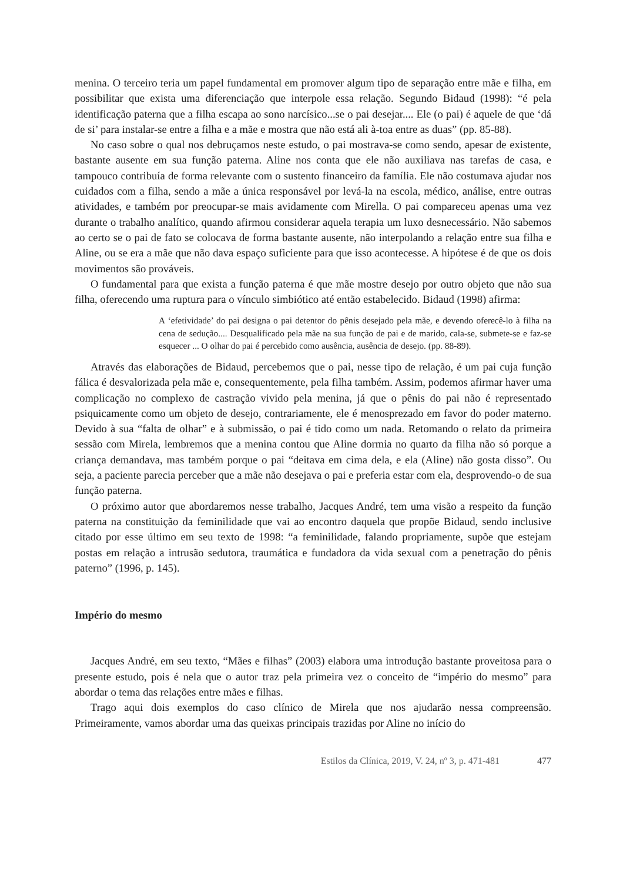menina. O terceiro teria um papel fundamental em promover algum tipo de separação entre mãe e filha, em possibilitar que exista uma diferenciação que interpole essa relação. Segundo Bidaud (1998): “é pela identificação paterna que a filha escapa ao sono narcísico...se o pai desejar.... Ele (o pai) é aquele de que ‘dá de si’ para instalar-se entre a filha e a mãe e mostra que não está ali à-toa entre as duas” (pp. 85-88).
No caso sobre o qual nos debruçamos neste estudo, o pai mostrava-se como sendo, apesar de existente, bastante ausente em sua função paterna. Aline nos conta que ele não auxiliava nas tarefas de casa, e tampouco contribuía de forma relevante com o sustento financeiro da família. Ele não costumava ajudar nos cuidados com a filha, sendo a mãe a única responsável por levá-la na escola, médico, análise, entre outras atividades, e também por preocupar-se mais avidamente com Mirella. O pai compareceu apenas uma vez durante o trabalho analítico, quando afirmou considerar aquela terapia um luxo desnecessário. Não sabemos ao certo se o pai de fato se colocava de forma bastante ausente, não interpolando a relação entre sua filha e Aline, ou se era a mãe que não dava espaço suficiente para que isso acontecesse. A hipótese é de que os dois movimentos são prováveis.
O fundamental para que exista a função paterna é que mãe mostre desejo por outro objeto que não sua filha, oferecendo uma ruptura para o vínculo simbiótico até então estabelecido. Bidaud (1998) afirma:
A ‘efetividade’ do pai designa o pai detentor do pênis desejado pela mãe, e devendo oferecê-lo à filha na cena de sedução.... Desqualificado pela mãe na sua função de pai e de marido, cala-se, submete-se e faz-se esquecer ... O olhar do pai é percebido como ausência, ausência de desejo. (pp. 88-89).
Através das elaborações de Bidaud, percebemos que o pai, nesse tipo de relação, é um pai cuja função fálica é desvalorizada pela mãe e, consequentemente, pela filha também. Assim, podemos afirmar haver uma complicação no complexo de castração vivido pela menina, já que o pênis do pai não é representado psiquicamente como um objeto de desejo, contrariamente, ele é menosprezado em favor do poder materno. Devido à sua “falta de olhar” e à submissão, o pai é tido como um nada. Retomando o relato da primeira sessão com Mirela, lembremos que a menina contou que Aline dormia no quarto da filha não só porque a criança demandava, mas também porque o pai “deitava em cima dela, e ela (Aline) não gosta disso”. Ou seja, a paciente parecia perceber que a mãe não desejava o pai e preferia estar com ela, desprovendo-o de sua função paterna.
O próximo autor que abordaremos nesse trabalho, Jacques André, tem uma visão a respeito da função paterna na constituição da feminilidade que vai ao encontro daquela que propõe Bidaud, sendo inclusive citado por esse último em seu texto de 1998: “a feminilidade, falando propriamente, supõe que estejam postas em relação a intrusão sedutora, traumática e fundadora da vida sexual com a penetração do pênis paterno” (1996, p. 145).
Império do mesmo
Jacques André, em seu texto, “Mães e filhas” (2003) elabora uma introdução bastante proveitosa para o presente estudo, pois é nela que o autor traz pela primeira vez o conceito de “império do mesmo” para abordar o tema das relações entre mães e filhas.
Trago aqui dois exemplos do caso clínico de Mirela que nos ajudarão nessa compreensão. Primeiramente, vamos abordar uma das queixas principais trazidas por Aline no início do
Estilos da Clínica, 2019, V. 24, nº 3, p. 471-481 477